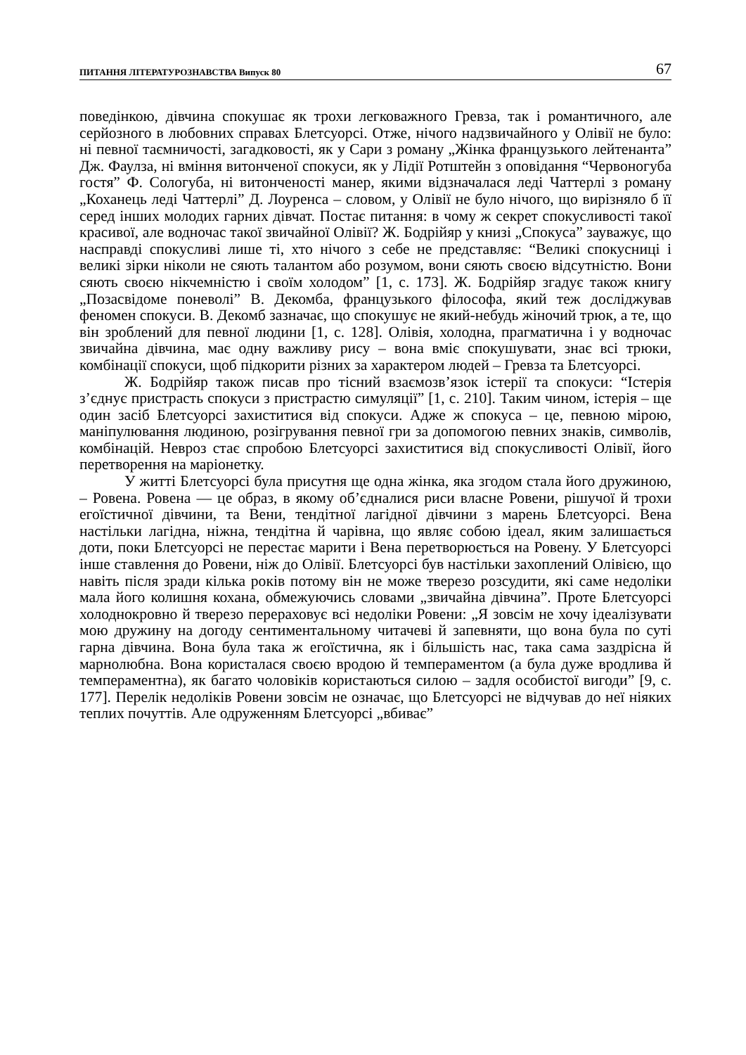ПИТАННЯ ЛІТЕРАТУРОЗНАВСТВА Випуск 80 67
поведінкою, дівчина спокушає як трохи легковажного Гревза, так і романтичного, але серйозного в любовних справах Блетсуорсі. Отже, нічого надзвичайного у Олівії не було: ні певної таємничості, загадковості, як у Сари з роману „Жінка французького лейтенанта” Дж. Фаулза, ні вміння витонченої спокуси, як у Лідії Ротштейн з оповідання “Червоногуба гостя” Ф. Сологуба, ні витонченості манер, якими відзначалася леді Чаттерлі з роману „Коханець леді Чаттерлі” Д. Лоуренса – словом, у Олівії не було нічого, що вирізняло б її серед інших молодих гарних дівчат. Постає питання: в чому ж секрет спокусливості такої красивої, але водночас такої звичайної Олівії? Ж. Бодрійяр у книзі „Спокуса” зауважує, що насправді спокусливі лише ті, хто нічого з себе не представляє: “Великі спокусниці і великі зірки ніколи не сяють талантом або розумом, вони сяють своєю відсутністю. Вони сяють своєю нікчемністю і своїм холодом” [1, с. 173]. Ж. Бодрійяр згадує також книгу „Позасвідоме поневолі” В. Декомба, французького філософа, який теж досліджував феномен спокуси. В. Декомб зазначає, що спокушує не який-небудь жіночий трюк, а те, що він зроблений для певної людини [1, с. 128]. Олівія, холодна, прагматична і у водночас звичайна дівчина, має одну важливу рису – вона вміє спокушувати, знає всі трюки, комбінації спокуси, щоб підкорити різних за характером людей – Гревза та Блетсуорсі.
Ж. Бодрійяр також писав про тісний взаємозв’язок істерії та спокуси: “Істерія з’єднує пристрасть спокуси з пристрастю симуляції” [1, с. 210]. Таким чином, істерія – ще один засіб Блетсуорсі захиститися від спокуси. Адже ж спокуса – це, певною мірою, маніпулювання людиною, розігрування певної гри за допомогою певних знаків, символів, комбінацій. Невроз стає спробою Блетсуорсі захиститися від спокусливості Олівії, його перетворення на маріонетку.
У житті Блетсуорсі була присутня ще одна жінка, яка згодом стала його дружиною, – Ровена. Ровена — це образ, в якому об’єдналися риси власне Ровени, рішучої й трохи егоїстичної дівчини, та Вени, тендітної лагідної дівчини з марень Блетсуорсі. Вена настільки лагідна, ніжна, тендітна й чарівна, що являє собою ідеал, яким залишається доти, поки Блетсуорсі не перестає марити і Вена перетворюється на Ровену. У Блетсуорсі інше ставлення до Ровени, ніж до Олівії. Блетсуорсі був настільки захоплений Олівією, що навіть після зради кілька років потому він не може тверезо розсудити, які саме недоліки мала його колишня кохана, обмежуючись словами „звичайна дівчина”. Проте Блетсуорсі холоднокровно й тверезо перераховує всі недоліки Ровени: „Я зовсім не хочу ідеалізувати мою дружину на догоду сентиментальному читачеві й запевняти, що вона була по суті гарна дівчина. Вона була така ж егоїстична, як і більшість нас, така сама заздрісна й марнолюбна. Вона користалася своєю вродою й темпераментом (а була дуже вродлива й темпераментна), як багато чоловіків користаються силою – задля особистої вигоди” [9, с. 177]. Перелік недоліків Ровени зовсім не означає, що Блетсуорсі не відчував до неї ніяких теплих почуттів. Але одруженням Блетсуорсі „вбиває”